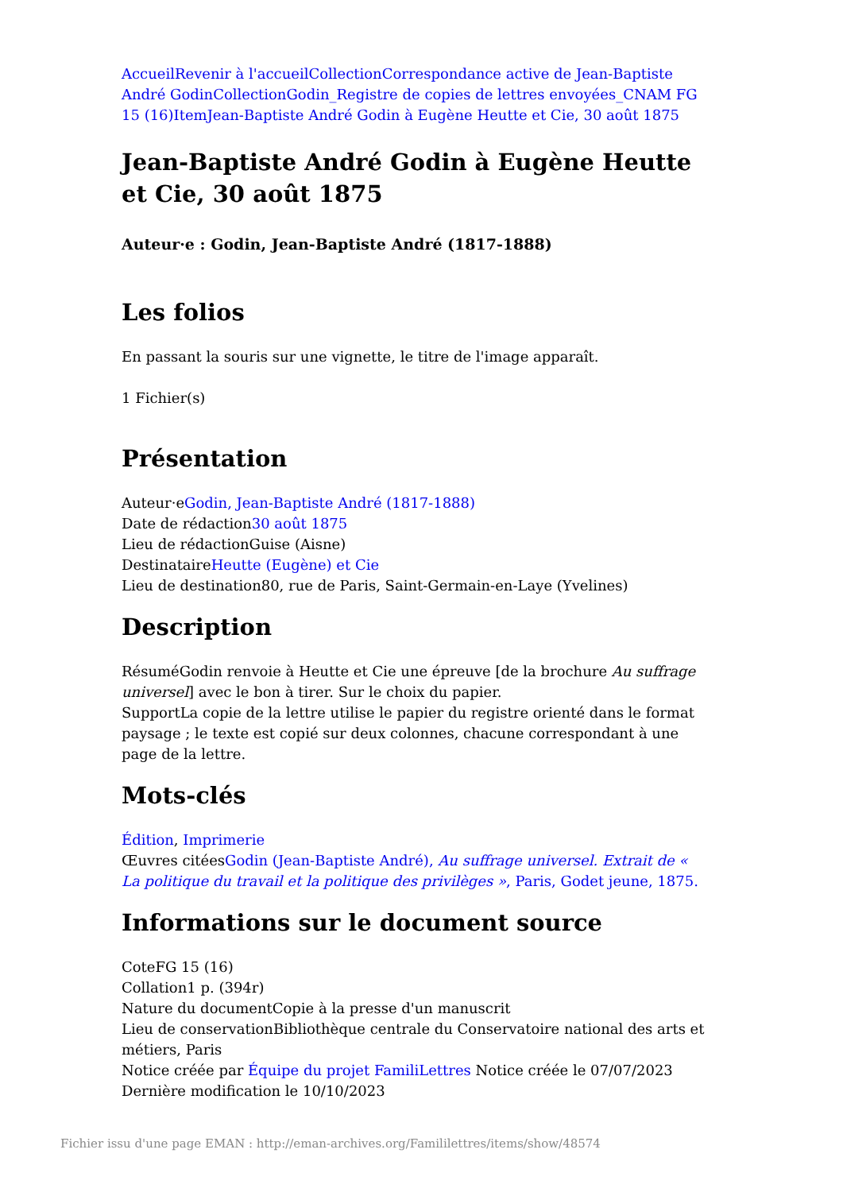Accueil Revenir à l'accueil Collection Correspondance active de Jean-Baptiste André Godin Collection Godin_Registre de copies de lettres envoyées_CNAM FG 15 (16) Item Jean-Baptiste André Godin à Eugène Heutte et Cie, 30 août 1875
Jean-Baptiste André Godin à Eugène Heutte et Cie, 30 août 1875
Auteur·e : Godin, Jean-Baptiste André (1817-1888)
Les folios
En passant la souris sur une vignette, le titre de l'image apparaît.
1 Fichier(s)
Présentation
Auteur·eGodin, Jean-Baptiste André (1817-1888)
Date de rédaction30 août 1875
Lieu de rédactionGuise (Aisne)
DestinataireHeutte (Eugène) et Cie
Lieu de destination80, rue de Paris, Saint-Germain-en-Laye (Yvelines)
Description
RésuméGodin renvoie à Heutte et Cie une épreuve [de la brochure Au suffrage universel] avec le bon à tirer. Sur le choix du papier.
SupportLa copie de la lettre utilise le papier du registre orienté dans le format paysage ; le texte est copié sur deux colonnes, chacune correspondant à une page de la lettre.
Mots-clés
Édition, Imprimerie
Œuvres citéesGodin (Jean-Baptiste André), Au suffrage universel. Extrait de « La politique du travail et la politique des privilèges », Paris, Godet jeune, 1875.
Informations sur le document source
CoteFG 15 (16)
Collation1 p. (394r)
Nature du documentCopie à la presse d'un manuscrit
Lieu de conservationBibliothèque centrale du Conservatoire national des arts et métiers, Paris
Notice créée par Équipe du projet FamiliLettres Notice créée le 07/07/2023
Dernière modification le 10/10/2023
Fichier issu d'une page EMAN : http://eman-archives.org/Famililettres/items/show/48574